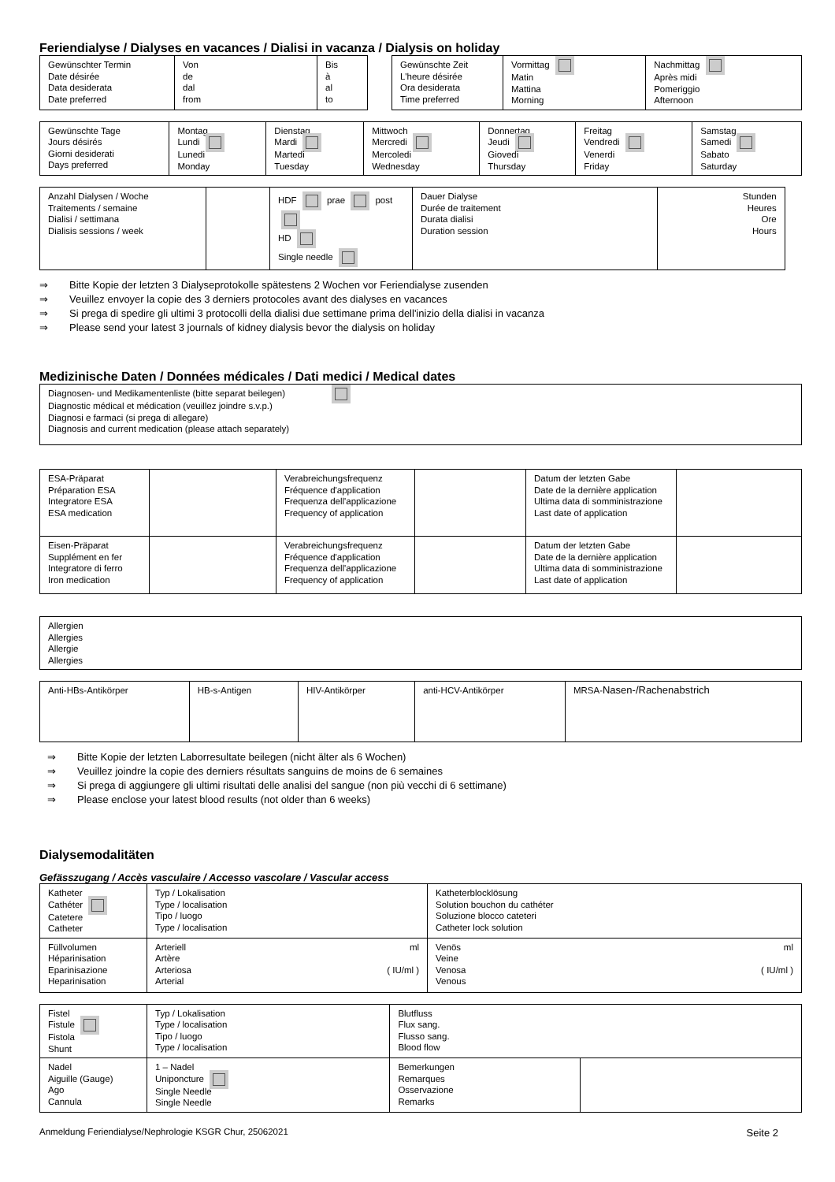Feriendialyse / Dialyses en vacances / Dialisi in vacanza / Dialysis on holiday
| Gewünschter Termin Date désirée Data desiderata Date preferred | Von de dal from | Bis à al to | | Gewünschte Zeit L'heure désirée Ora desiderata Time preferred | Vormittag Matin Mattina Morning | Nachmittag Après midi Pomeriggio Afternoon |
| Gewünschte Tage Jours désirés Giorni desiderati Days preferred | Montag Lundi Lunedi Monday | Dienstag Mardi Martedi Tuesday | Mittwoch Mercredi Mercoledi Wednesday | Donnertag Jeudi Giovedi Thursday | Freitag Vendredi Venerdi Friday | Samstag Samedi Sabato Saturday |
| Anzahl Dialysen / Woche Traitements / semaine Dialisi / settimana Dialisis sessions / week | | HDF prae post HD Single needle | Dauer Dialyse Durée de traitement Durata dialisi Duration session | Stunden Heures Ore Hours |
⇒ Bitte Kopie der letzten 3 Dialyseprotokolle spätestens 2 Wochen vor Feriendialyse zusenden
⇒ Veuillez envoyer la copie des 3 derniers protocoles avant des dialyses en vacances
⇒ Si prega di spedire gli ultimi 3 protocolli della dialisi due settimane prima dell'inizio della dialisi in vacanza
⇒ Please send your latest 3 journals of kidney dialysis bevor the dialysis on holiday
Medizinische Daten / Données médicales / Dati medici / Medical dates
| Diagnosen- und Medikamentenliste (bitte separat beilegen) Diagnostic médical et médication (veuillez joindre s.v.p.) Diagnosi e farmaci (si prega di allegare) Diagnosis and current medication (please attach separately) |
| ESA-Präparat Préparation ESA Integratore ESA ESA medication | | Verabreichungsfrequenz Fréquence d'application Frequenza dell'applicazione Frequency of application | | Datum der letzten Gabe Date de la dernière application Ultima data di somministrazione Last date of application | |
| Eisen-Präparat Supplément en fer Integratore di ferro Iron medication | | Verabreichungsfrequenz Fréquence d'application Frequenza dell'applicazione Frequency of application | | Datum der letzten Gabe Date de la dernière application Ultima data di somministrazione Last date of application | |
| Allergien Allergies Allergie Allergies |
| Anti-HBs-Antikörper | HB-s-Antigen | HIV-Antikörper | anti-HCV-Antikörper | MRSA- Nasen-/Rachenabstrich |
⇒ Bitte Kopie der letzten Laborresultate beilegen (nicht älter als 6 Wochen)
⇒ Veuillez joindre la copie des derniers résultats sanguins de moins de 6 semaines
⇒ Si prega di aggiungere gli ultimi risultati delle analisi del sangue (non più vecchi di 6 settimane)
⇒ Please enclose your latest blood results (not older than 6 weeks)
Dialysemodalitäten
Gefässzugang / Accès vasculaire / Accesso vascolare / Vascular access
| Katheter Cathéter Catetere Catheter | Typ / Lokalisation Type / localisation Tipo / luogo Type / localisation | | Katheterblocklösung Solution bouchon du cathéter Soluzione blocco cateteri Catheter lock solution | |
| Füllvolumen Héparinisation Eparinisazione Heparinisation | Arteriell Artère Arteriosa Arterial | ml ( IU/ml ) | Venös Veine Venosa Venous | ml ( IU/ml ) |
| Fistel Fistule Fistola Shunt | Typ / Lokalisation Type / localisation Tipo / luogo Type / localisation | | Blutfluss Flux sang. Flusso sang. Blood flow | |
| Nadel Aiguille (Gauge) Ago Cannula | | 1 – Nadel Uniponcture Single Needle Single Needle | Bemerkungen Remarques Osservazione Remarks | |
Anmeldung Feriendialyse/Nephrologie KSGR Chur, 25062021 Seite 2